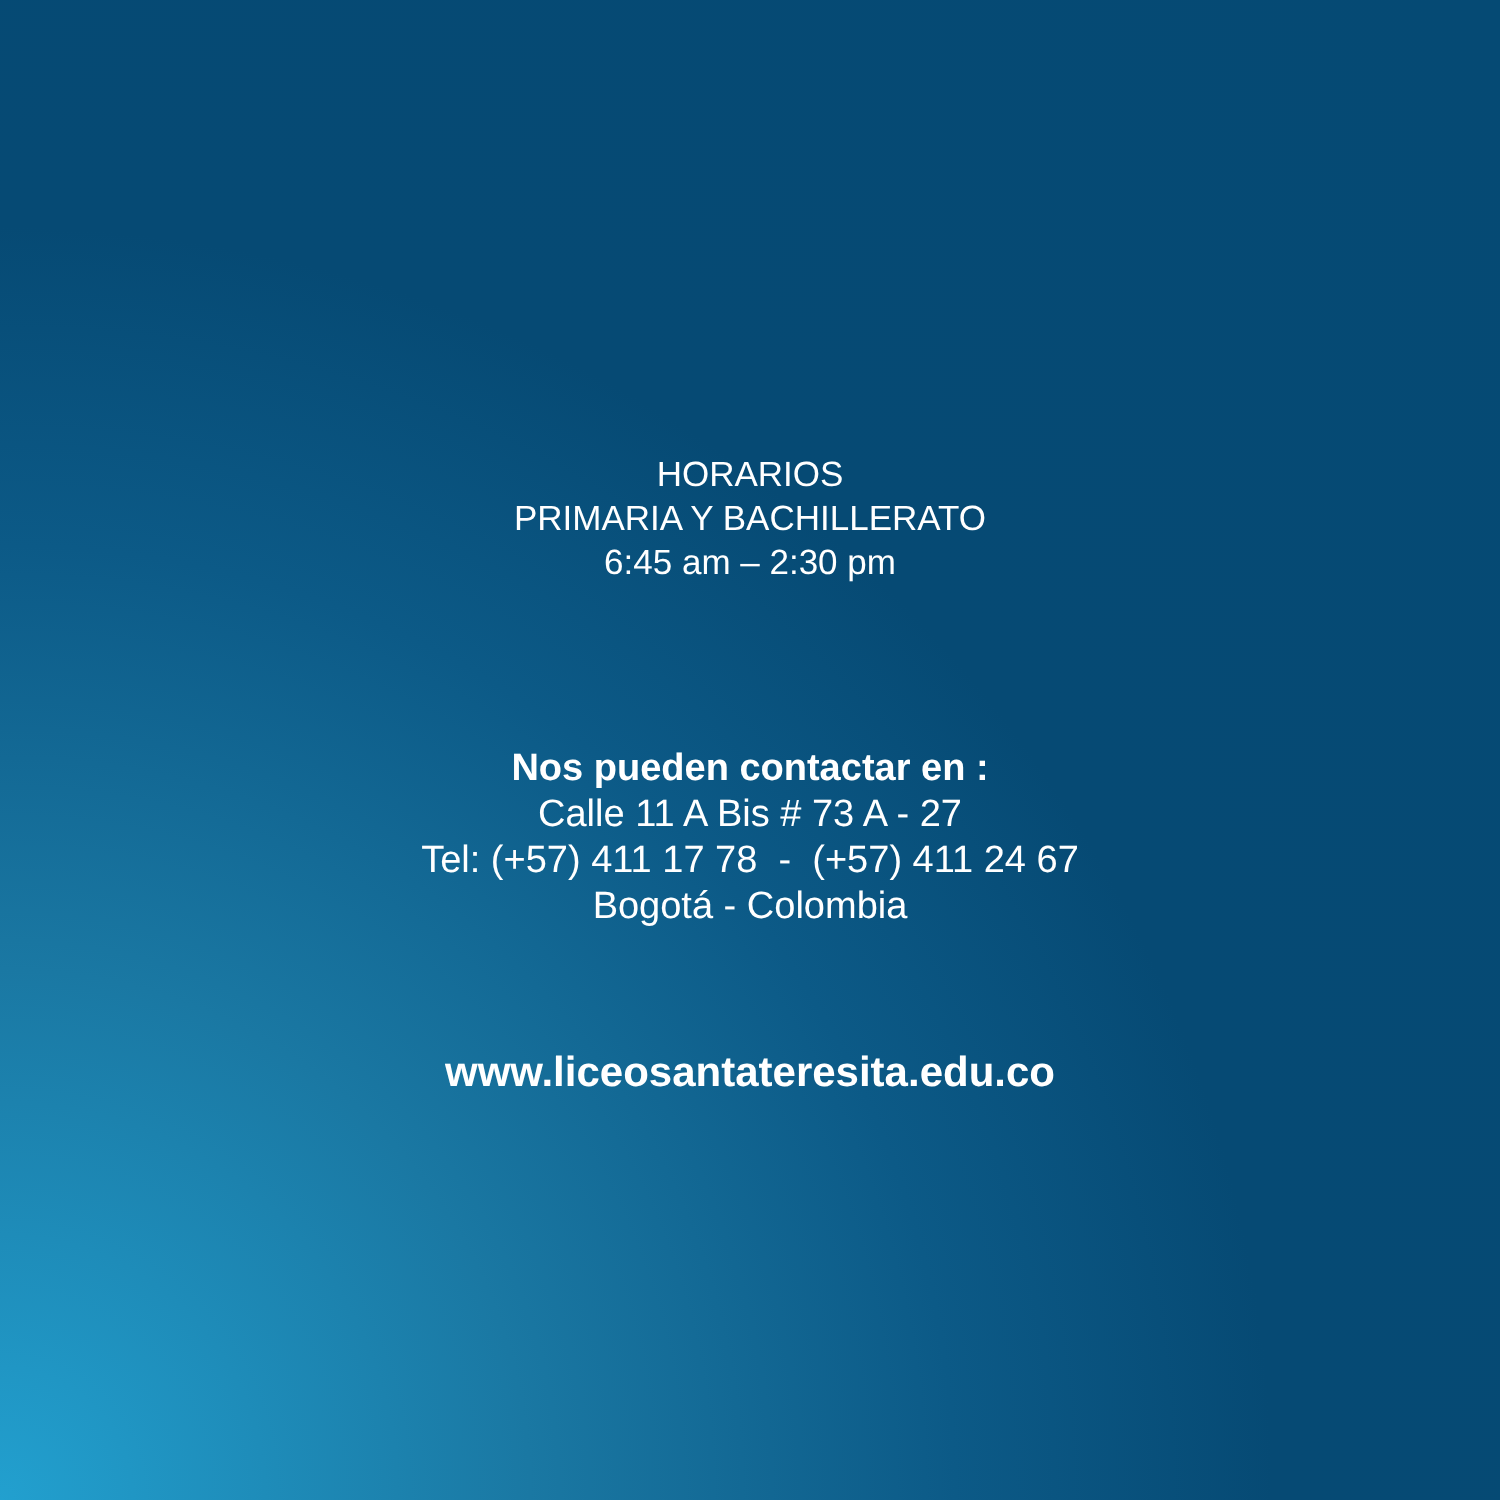HORARIOS
PRIMARIA Y BACHILLERATO
6:45 am – 2:30 pm
Nos pueden contactar en :
Calle 11 A Bis # 73 A - 27
Tel: (+57) 411 17 78 - (+57) 411 24 67
Bogotá - Colombia
www.liceosantateresita.edu.co